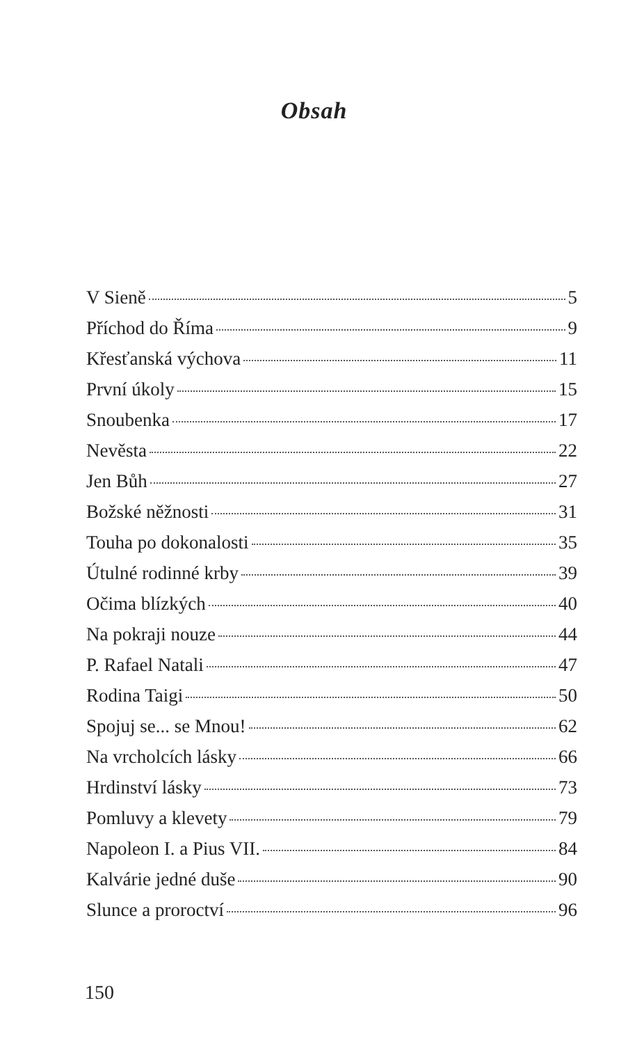Obsah
V Sieně 5
Příchod do Říma 9
Křesťanská výchova 11
První úkoly 15
Snoubenka 17
Nevěsta 22
Jen Bůh 27
Božské něžnosti 31
Touha po dokonalosti 35
Útulné rodinné krby 39
Očima blízkých 40
Na pokraji nouze 44
P. Rafael Natali 47
Rodina Taigi 50
Spojuj se... se Mnou! 62
Na vrcholcích lásky 66
Hrdinství lásky 73
Pomluvy a klevety 79
Napoleon I. a Pius VII. 84
Kalvárie jedné duše 90
Slunce a proroctví 96
150